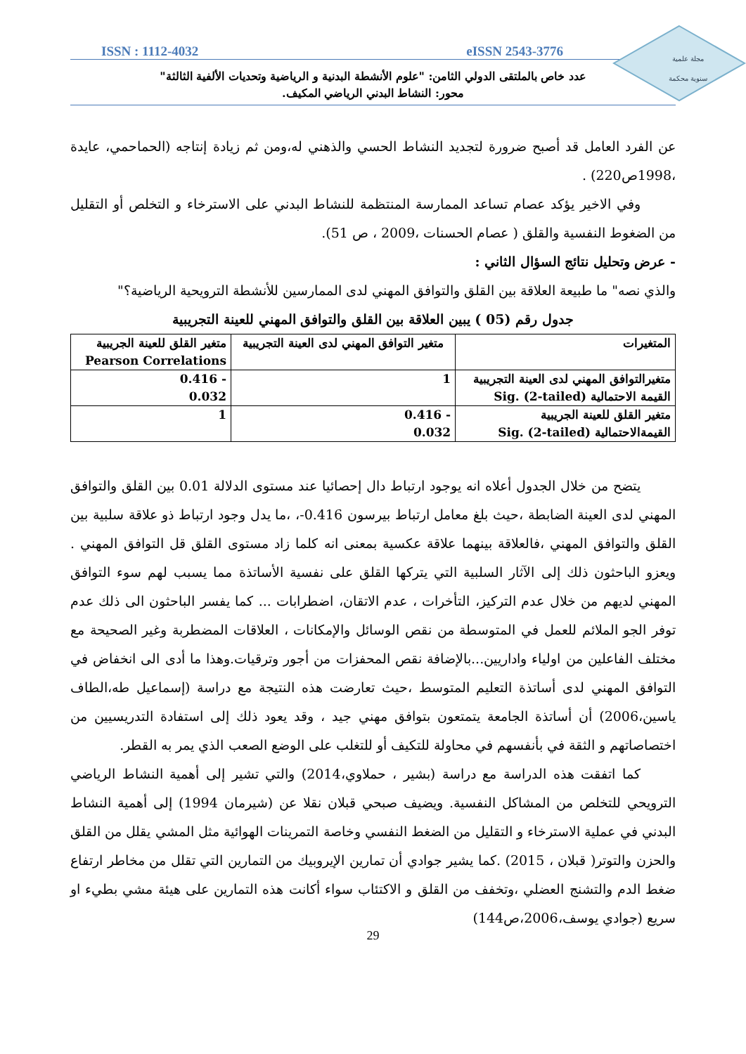مجلة علمية
سنوية محكمة
ISSN : 1112-4032 eISSN 2543-3776
عدد خاص بالملتقى الدولي الثامن: "علوم الأنشطة البدنية و الرياضية وتحديات الألفية الثالثة"
محور: النشاط البدني الرياضي المكيف.
عن الفرد العامل قد أصبح ضرورة لتجديد النشاط الحسي والذهني له،ومن ثم زيادة إنتاجه (الحماحمي، عايدة ،1998ص220) .
وفي الاخير يؤكد عصام تساعد الممارسة المنتظمة للنشاط البدني على الاسترخاء و التخلص أو التقليل من الضغوط النفسية والقلق ( عصام الحسنات ،2009 ، ص 51).
- عرض وتحليل نتائج السؤال الثاني :
والذي نصه" ما طبيعة العلاقة بين القلق والتوافق المهني لدى الممارسين للأنشطة الترويحية الرياضية؟"
جدول رقم (05 ) يبين العلاقة بين القلق والتوافق المهني للعينة التجريبية
| المتغيرات | متغير التوافق المهني لدى العينة التجريبية | متغير القلق للعينة الجريبية Pearson Correlations |
| متغيرالتوافق المهني لدى العينة التجريبية القيمة الاحتمالية Sig. (2-tailed) | 1 | - 0.416 0.032 |
| متغير القلق للعينة الجريبية القيمةالاحتمالية Sig. (2-tailed) | - 0.416 0.032 | 1 |
يتضح من خلال الجدول أعلاه انه يوجود ارتباط دال إحصائيا عند مستوى الدلالة 0.01 بين القلق والتوافق المهني لدى العينة الضابطة ،حيث بلغ معامل ارتباط بيرسون 0.416-، ،ما يدل وجود ارتباط ذو علاقة سلبية بين القلق والتوافق المهني ،فالعلاقة بينهما علاقة عكسية بمعنى انه كلما زاد مستوى القلق قل التوافق المهني . ويعزو الباحثون ذلك إلى الآثار السلبية التي يتركها القلق على نفسية الأساتذة مما يسبب لهم سوء التوافق المهني لديهم من خلال عدم التركيز، التأخرات ، عدم الاتقان، اضطرابات ... كما يفسر الباحثون الى ذلك عدم توفر الجو الملائم للعمل في المتوسطة من نقص الوسائل والإمكانات ، العلاقات المضطربة وغير الصحيحة مع مختلف الفاعلين من اولياء واداريين...بالإضافة نقص المحفزات من أجور وترقيات.وهذا ما أدى الى انخفاض في التوافق المهني لدى أساتذة التعليم المتوسط ،حيث تعارضت هذه النتيجة مع دراسة (إسماعيل طه،الطاف ياسين،2006) أن أساتذة الجامعة يتمتعون بتوافق مهني جيد ، وقد يعود ذلك إلى استفادة التدريسيين من اختصاصاتهم و الثقة في بأنفسهم في محاولة للتكيف أو للتغلب على الوضع الصعب الذي يمر به القطر.
كما اتفقت هذه الدراسة مع دراسة (بشير ، حملاوي،2014) والتي تشير إلى أهمية النشاط الرياضي الترويحي للتخلص من المشاكل النفسية. ويضيف صبحي قبلان نقلا عن (شيرمان 1994) إلى أهمية النشاط البدني في عملية الاسترخاء و التقليل من الضغط النفسي وخاصة التمرينات الهوائية مثل المشي يقلل من القلق والحزن والتوتر( قبلان ، 2015) .كما يشير جوادي أن تمارين الإيروبيك من التمارين التي تقلل من مخاطر ارتفاع ضغط الدم والتشنج العضلي ،وتخفف من القلق و الاكتئاب سواء أكانت هذه التمارين على هيئة مشي بطيء او سريع (جوادي يوسف،2006،ص144)
29